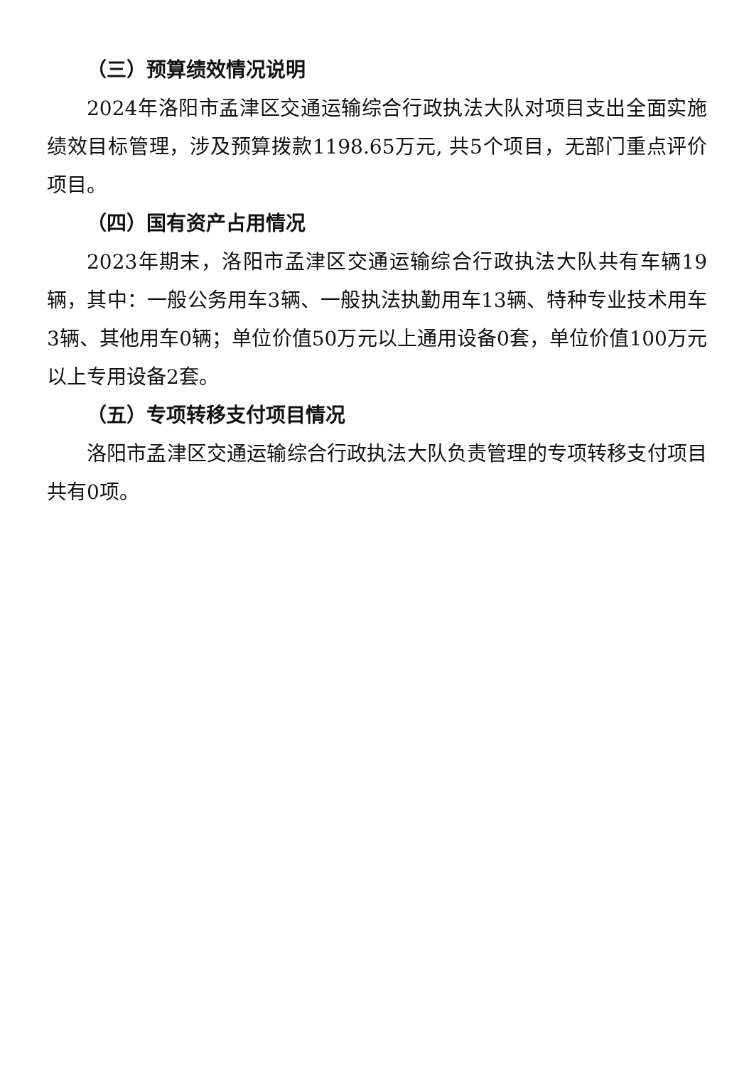（三）预算绩效情况说明
2024年洛阳市孟津区交通运输综合行政执法大队对项目支出全面实施绩效目标管理，涉及预算拨款1198.65万元, 共5个项目，无部门重点评价项目。
（四）国有资产占用情况
2023年期末，洛阳市孟津区交通运输综合行政执法大队共有车辆19辆，其中：一般公务用车3辆、一般执法执勤用车13辆、特种专业技术用车3辆、其他用车0辆；单位价值50万元以上通用设备0套，单位价值100万元以上专用设备2套。
（五）专项转移支付项目情况
洛阳市孟津区交通运输综合行政执法大队负责管理的专项转移支付项目共有0项。